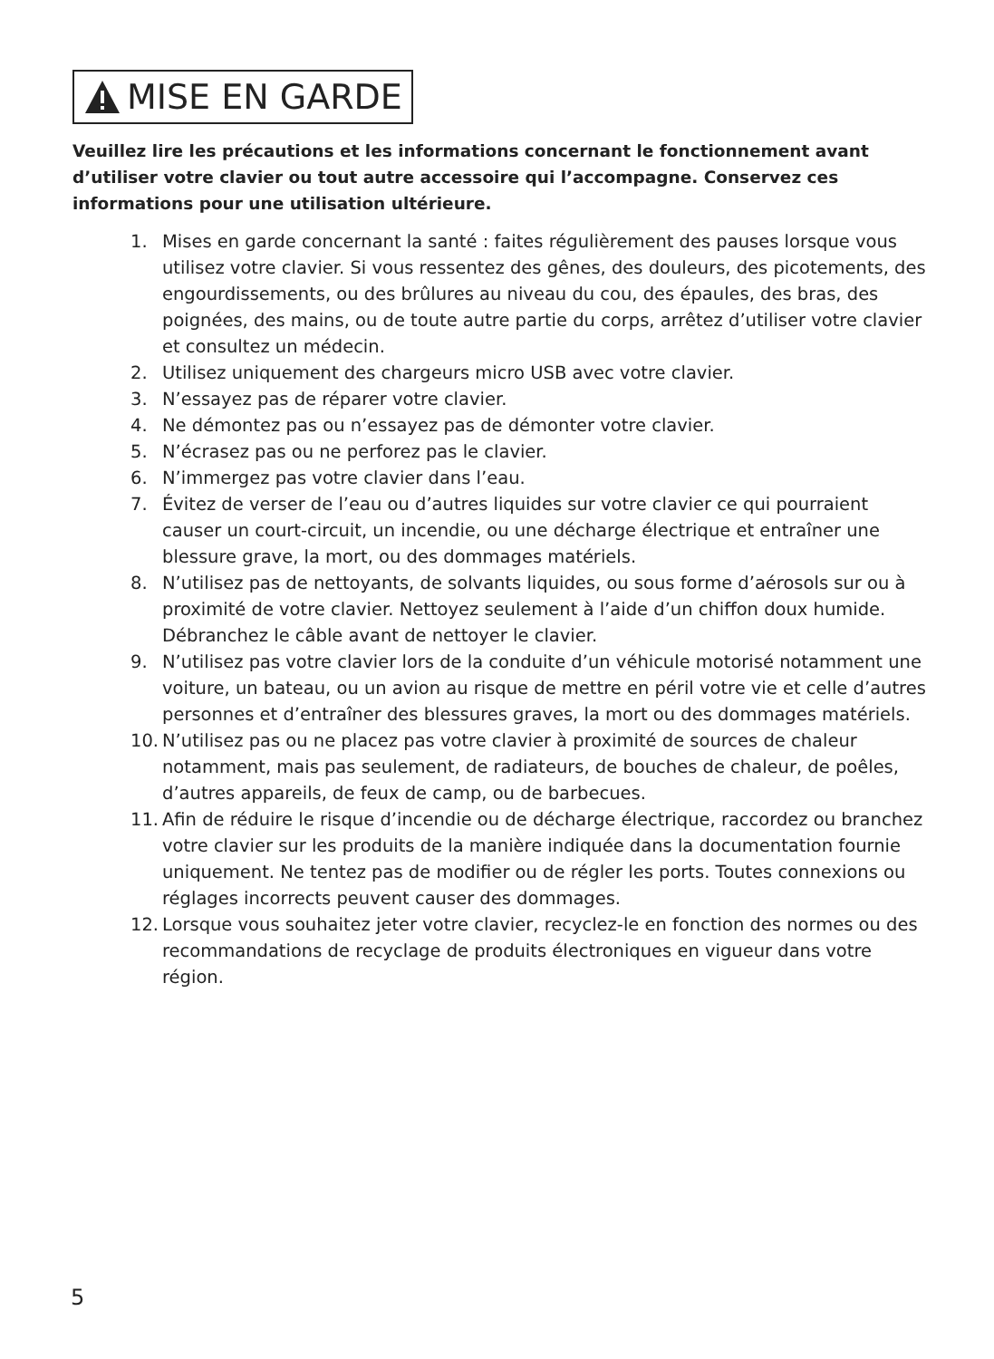MISE EN GARDE
Veuillez lire les précautions et les informations concernant le fonctionnement avant d’utiliser votre clavier ou tout autre accessoire qui l’accompagne. Conservez ces informations pour une utilisation ultérieure.
1. Mises en garde concernant la santé : faites régulièrement des pauses lorsque vous utilisez votre clavier. Si vous ressentez des gênes, des douleurs, des picotements, des engourdissements, ou des brûlures au niveau du cou, des épaules, des bras, des poignées, des mains, ou de toute autre partie du corps, arrêtez d’utiliser votre clavier et consultez un médecin.
2. Utilisez uniquement des chargeurs micro USB avec votre clavier.
3. N’essayez pas de réparer votre clavier.
4. Ne démontez pas ou n’essayez pas de démonter votre clavier.
5. N’écrasez pas ou ne perforez pas le clavier.
6. N’immergez pas votre clavier dans l’eau.
7. Évitez de verser de l’eau ou d’autres liquides sur votre clavier ce qui pourraient causer un court-circuit, un incendie, ou une décharge électrique et entraîner une blessure grave, la mort, ou des dommages matériels.
8. N’utilisez pas de nettoyants, de solvants liquides, ou sous forme d’aérosols sur ou à proximité de votre clavier. Nettoyez seulement à l’aide d’un chiffon doux humide. Débranchez le câble avant de nettoyer le clavier.
9. N’utilisez pas votre clavier lors de la conduite d’un véhicule motorisé notamment une voiture, un bateau, ou un avion au risque de mettre en péril votre vie et celle d’autres personnes et d’entraîner des blessures graves, la mort ou des dommages matériels.
10. N’utilisez pas ou ne placez pas votre clavier à proximité de sources de chaleur notamment, mais pas seulement, de radiateurs, de bouches de chaleur, de poêles, d’autres appareils, de feux de camp, ou de barbecues.
11. Afin de réduire le risque d’incendie ou de décharge électrique, raccordez ou branchez votre clavier sur les produits de la manière indiquée dans la documentation fournie uniquement. Ne tentez pas de modifier ou de régler les ports. Toutes connexions ou réglages incorrects peuvent causer des dommages.
12. Lorsque vous souhaitez jeter votre clavier, recyclez-le en fonction des normes ou des recommandations de recyclage de produits électroniques en vigueur dans votre région.
5